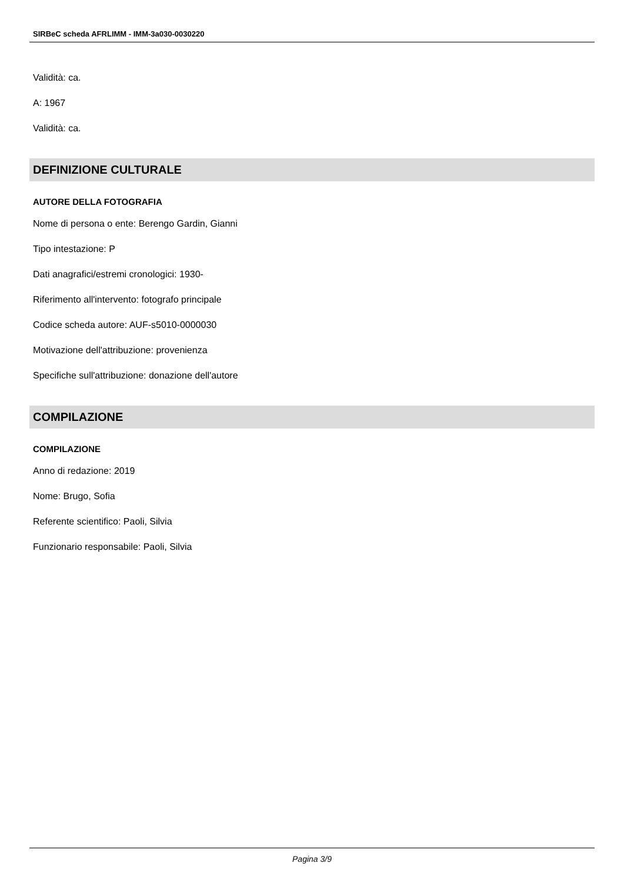SIRBeC scheda AFRLIMM - IMM-3a030-0030220
Validità: ca.
A: 1967
Validità: ca.
DEFINIZIONE CULTURALE
AUTORE DELLA FOTOGRAFIA
Nome di persona o ente: Berengo Gardin, Gianni
Tipo intestazione: P
Dati anagrafici/estremi cronologici: 1930-
Riferimento all'intervento: fotografo principale
Codice scheda autore: AUF-s5010-0000030
Motivazione dell'attribuzione: provenienza
Specifiche sull'attribuzione: donazione dell'autore
COMPILAZIONE
COMPILAZIONE
Anno di redazione: 2019
Nome: Brugo, Sofia
Referente scientifico: Paoli, Silvia
Funzionario responsabile: Paoli, Silvia
Pagina 3/9